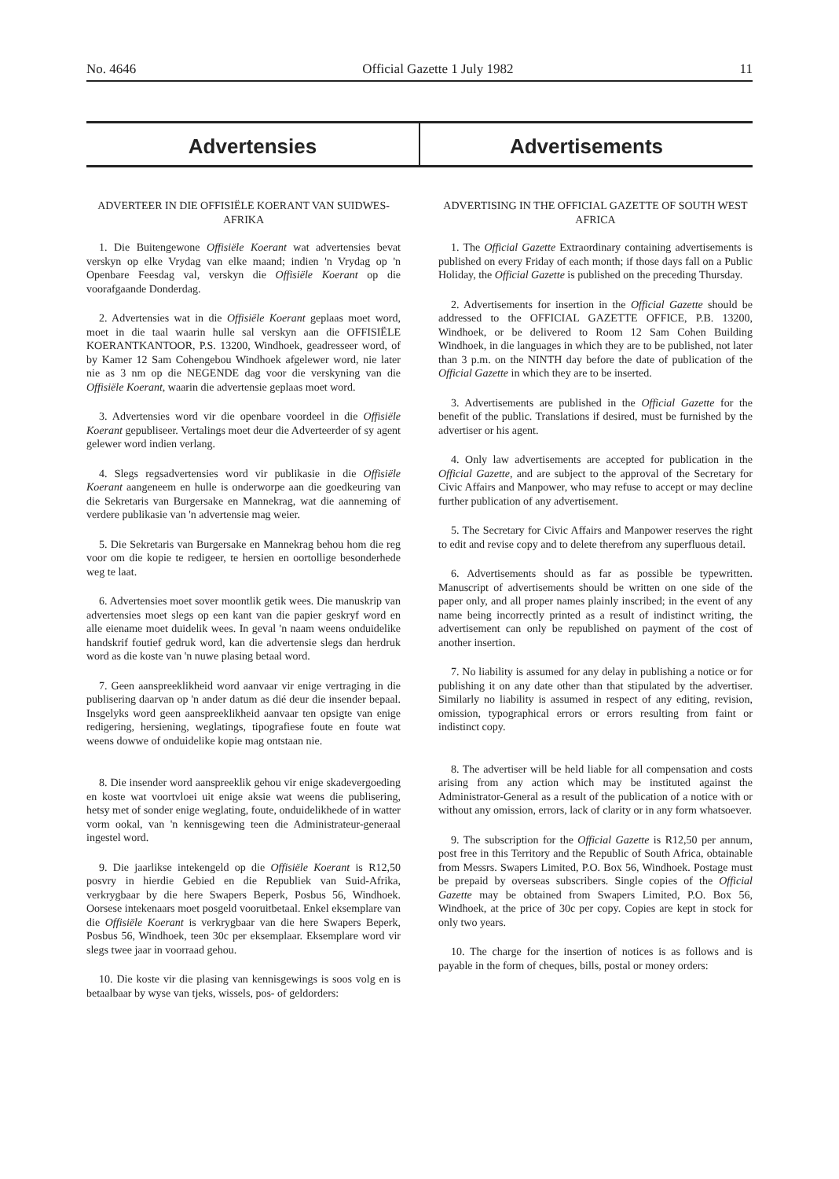No. 4646 Official Gazette 1 July 1982 11
Advertensies Advertisements
ADVERTEER IN DIE OFFISIËLE KOERANT VAN SUIDWES-AFRIKA
1. Die Buitengewone Offisiële Koerant wat advertensies bevat verskyn op elke Vrydag van elke maand; indien 'n Vrydag op 'n Openbare Feesdag val, verskyn die Offisiële Koerant op die voorafgaande Donderdag.
2. Advertensies wat in die Offisiële Koerant geplaas moet word, moet in die taal waarin hulle sal verskyn aan die OFFISIËLE KOERANTKANTOOR, P.S. 13200, Windhoek, geadresseer word, of by Kamer 12 Sam Cohengebou Windhoek afgelewer word, nie later nie as 3 nm op die NEGENDE dag voor die verskyning van die Offisiële Koerant, waarin die advertensie geplaas moet word.
3. Advertensies word vir die openbare voordeel in die Offisiële Koerant gepubliseer. Vertalings moet deur die Adverteerder of sy agent gelewer word indien verlang.
4. Slegs regsadvertensies word vir publikasie in die Offisiële Koerant aangeneem en hulle is onderworpe aan die goedkeuring van die Sekretaris van Burgersake en Mannekrag, wat die aanneming of verdere publikasie van 'n advertensie mag weier.
5. Die Sekretaris van Burgersake en Mannekrag behou hom die reg voor om die kopie te redigeer, te hersien en oortollige besonderhede weg te laat.
6. Advertensies moet sover moontlik getik wees. Die manuskrip van advertensies moet slegs op een kant van die papier geskryf word en alle eiename moet duidelik wees. In geval 'n naam weens onduidelike handskrif foutief gedruk word, kan die advertensie slegs dan herdruk word as die koste van 'n nuwe plasing betaal word.
7. Geen aanspreeklikheid word aanvaar vir enige vertraging in die publisering daarvan op 'n ander datum as dié deur die insender bepaal. Insgelyks word geen aanspreeklikheid aanvaar ten opsigte van enige redigering, hersiening, weglatings, tipografiese foute en foute wat weens dowwe of onduidelike kopie mag ontstaan nie.
8. Die insender word aanspreeklik gehou vir enige skadevergoeding en koste wat voortvloei uit enige aksie wat weens die publisering, hetsy met of sonder enige weglating, foute, onduidelikhede of in watter vorm ookal, van 'n kennisgewing teen die Administrateur-generaal ingestel word.
9. Die jaarlikse intekengeld op die Offisiële Koerant is R12,50 posvry in hierdie Gebied en die Republiek van Suid-Afrika, verkrygbaar by die here Swapers Beperk, Posbus 56, Windhoek. Oorsese intekenaars moet posgeld vooruitbetaal. Enkel eksemplare van die Offisiële Koerant is verkrygbaar van die here Swapers Beperk, Posbus 56, Windhoek, teen 30c per eksemplaar. Eksemplare word vir slegs twee jaar in voorraad gehou.
10. Die koste vir die plasing van kennisgewings is soos volg en is betaalbaar by wyse van tjeks, wissels, pos- of geldorders:
ADVERTISING IN THE OFFICIAL GAZETTE OF SOUTH WEST AFRICA
1. The Official Gazette Extraordinary containing advertisements is published on every Friday of each month; if those days fall on a Public Holiday, the Official Gazette is published on the preceding Thursday.
2. Advertisements for insertion in the Official Gazette should be addressed to the OFFICIAL GAZETTE OFFICE, P.B. 13200, Windhoek, or be delivered to Room 12 Sam Cohen Building Windhoek, in die languages in which they are to be published, not later than 3 p.m. on the NINTH day before the date of publication of the Official Gazette in which they are to be inserted.
3. Advertisements are published in the Official Gazette for the benefit of the public. Translations if desired, must be furnished by the advertiser or his agent.
4. Only law advertisements are accepted for publication in the Official Gazette, and are subject to the approval of the Secretary for Civic Affairs and Manpower, who may refuse to accept or may decline further publication of any advertisement.
5. The Secretary for Civic Affairs and Manpower reserves the right to edit and revise copy and to delete therefrom any superfluous detail.
6. Advertisements should as far as possible be typewritten. Manuscript of advertisements should be written on one side of the paper only, and all proper names plainly inscribed; in the event of any name being incorrectly printed as a result of indistinct writing, the advertisement can only be republished on payment of the cost of another insertion.
7. No liability is assumed for any delay in publishing a notice or for publishing it on any date other than that stipulated by the advertiser. Similarly no liability is assumed in respect of any editing, revision, omission, typographical errors or errors resulting from faint or indistinct copy.
8. The advertiser will be held liable for all compensation and costs arising from any action which may be instituted against the Administrator-General as a result of the publication of a notice with or without any omission, errors, lack of clarity or in any form whatsoever.
9. The subscription for the Official Gazette is R12,50 per annum, post free in this Territory and the Republic of South Africa, obtainable from Messrs. Swapers Limited, P.O. Box 56, Windhoek. Postage must be prepaid by overseas subscribers. Single copies of the Official Gazette may be obtained from Swapers Limited, P.O. Box 56, Windhoek, at the price of 30c per copy. Copies are kept in stock for only two years.
10. The charge for the insertion of notices is as follows and is payable in the form of cheques, bills, postal or money orders: